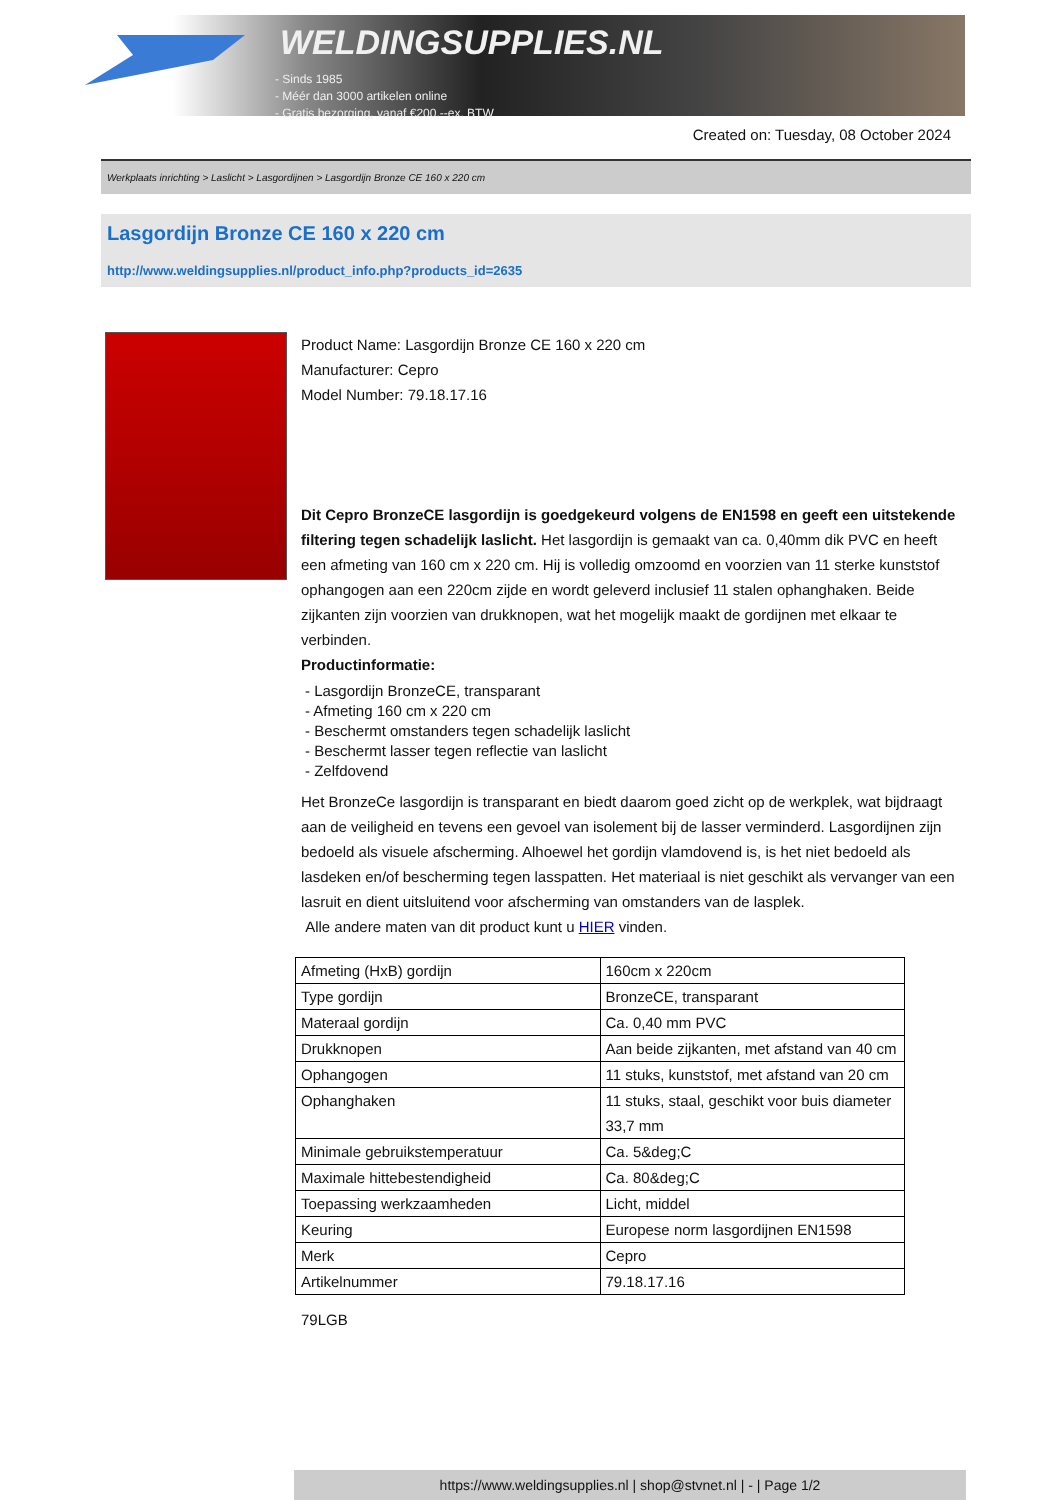WELDINGSUPPLIES.NL
- Sinds 1985
- Méér dan 3000 artikelen online
- Gratis bezorging, vanaf €200,--ex. BTW
Created on: Tuesday, 08 October 2024
Werkplaats inrichting > Laslicht > Lasgordijnen > Lasgordijn Bronze CE 160 x 220 cm
Lasgordijn Bronze CE 160 x 220 cm
http://www.weldingsupplies.nl/product_info.php?products_id=2635
Product Name: Lasgordijn Bronze CE 160 x 220 cm
Manufacturer: Cepro
Model Number: 79.18.17.16
Dit Cepro BronzeCE lasgordijn is goedgekeurd volgens de EN1598 en geeft een uitstekende filtering tegen schadelijk laslicht. Het lasgordijn is gemaakt van ca. 0,40mm dik PVC en heeft een afmeting van 160 cm x 220 cm. Hij is volledig omzoomd en voorzien van 11 sterke kunststof ophangogen aan een 220cm zijde en wordt geleverd inclusief 11 stalen ophanghaken. Beide zijkanten zijn voorzien van drukknopen, wat het mogelijk maakt de gordijnen met elkaar te verbinden.
Productinformatie:
- Lasgordijn BronzeCE, transparant
- Afmeting 160 cm x 220 cm
- Beschermt omstanders tegen schadelijk laslicht
- Beschermt lasser tegen reflectie van laslicht
- Zelfdovend
Het BronzeCe lasgordijn is transparant en biedt daarom goed zicht op de werkplek, wat bijdraagt aan de veiligheid en tevens een gevoel van isolement bij de lasser verminderd. Lasgordijnen zijn bedoeld als visuele afscherming. Alhoewel het gordijn vlamdovend is, is het niet bedoeld als lasdeken en/of bescherming tegen lasspatten. Het materiaal is niet geschikt als vervanger van een lasruit en dient uitsluitend voor afscherming van omstanders van de lasplek.
Alle andere maten van dit product kunt u HIER vinden.
| Afmeting (HxB) gordijn | 160cm x 220cm |
| Type gordijn | BronzeCE, transparant |
| Materaal gordijn | Ca. 0,40 mm PVC |
| Drukknopen | Aan beide zijkanten, met afstand van 40 cm |
| Ophangogen | 11 stuks, kunststof, met afstand van 20 cm |
| Ophanghaken | 11 stuks, staal, geschikt voor buis diameter 33,7 mm |
| Minimale gebruikstemperatuur | Ca. 5&deg;C |
| Maximale hittebestendigheid | Ca. 80&deg;C |
| Toepassing werkzaamheden | Licht, middel |
| Keuring | Europese norm lasgordijnen EN1598 |
| Merk | Cepro |
| Artikelnummer | 79.18.17.16 |
79LGB
https://www.weldingsupplies.nl | shop@stvnet.nl | - | Page 1/2